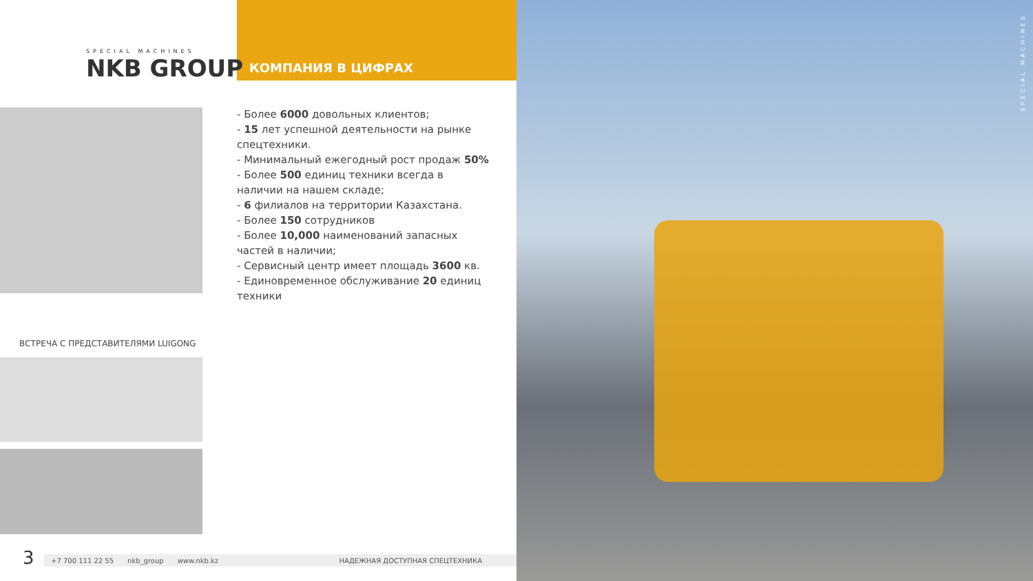SPECIAL MACHINES
NKB GROUP
КОМПАНИЯ В ЦИФРАХ
- Более 6000 довольных клиентов;
- 15 лет успешной деятельности на рынке спецтехники.
- Минимальный ежегодный рост продаж 50%
- Более 500 единиц техники всегда в наличии на нашем складе;
- 6 филиалов на территории Казахстана.
- Более 150 сотрудников
- Более 10,000 наименований запасных частей в наличии;
- Сервисный центр имеет площадь 3600 кв.
- Единовременное обслуживание 20 единиц техники
ВСТРЕЧА С ПРЕДСТАВИТЕЛЯМИ LUIGONG
3 +7 700 111 22 55 nkb_group www.nkb.kz НАДЕЖНАЯ ДОСТУПНАЯ СПЕЦТЕХНИКА
SPECIAL MACHINES